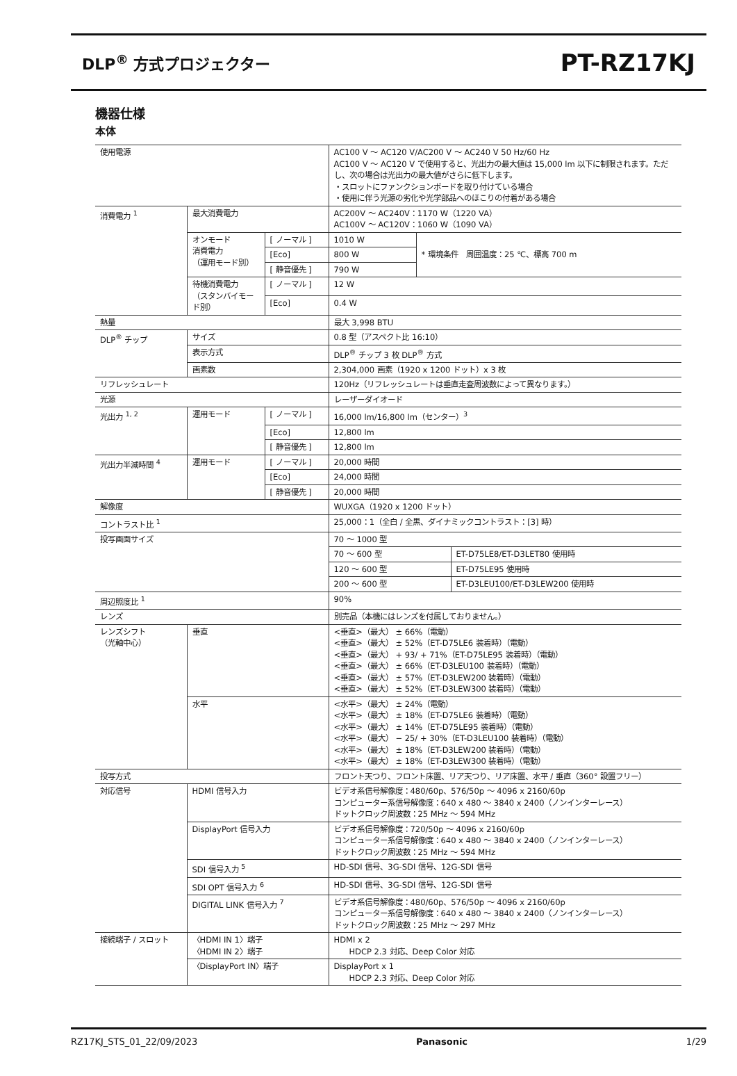DLP<sup>®</sup> 方式プロジェクター PT-RZ17KJ
機器仕様
本体
| 使用電源 | | | AC100 V ～ AC120 V/AC200 V ～ AC240 V 50 Hz/60 Hz AC100 V ～ AC120 V で使用すると、光出力の最大値は 15,000 lm 以下に制限されます。ただし、次の場合は光出力の最大値がさらに低下します。 ・スロットにファンクションボードを取り付けている場合 ・使用に伴う光源の劣化や光学部品へのほこりの付着がある場合 | | |
| 消費電力 <sup>1</sup> | 最大消費電力 | | AC200V ～ AC240V：1170 W（1220 VA） AC100V ～ AC120V：1060 W（1090 VA） | | |
| | オンモード 消費電力 （運用モード別） | [ ノーマル ] | 1010 W | * 環境条件 周囲温度：25 ℃、標高 700 m | |
| | | [Eco] | 800 W | | |
| | | [ 静音優先 ] | 790 W | | |
| | 待機消費電力 （スタンバイモード別） | [ ノーマル ] | 12 W | | |
| | | [Eco] | 0.4 W | | |
| 熱量 | | | 最大 3,998 BTU | | |
| DLP<sup>®</sup> チップ | サイズ | | 0.8 型（アスペクト比 16:10） | | |
| | 表示方式 | | DLP<sup>®</sup> チップ 3 枚 DLP<sup>®</sup> 方式 | | |
| | 画素数 | | 2,304,000 画素（1920 x 1200 ドット）x 3 枚 | | |
| リフレッシュレート | | | 120Hz（リフレッシュレートは垂直走査周波数によって異なります。） | | |
| 光源 | | | レーザーダイオード | | |
| 光出力 <sup>1, 2</sup> | 運用モード | [ ノーマル ] | 16,000 lm/16,800 lm（センター）<sup>3</sup> | | |
| | | [Eco] | 12,800 lm | | |
| | | [ 静音優先 ] | 12,800 lm | | |
| 光出力半減時間 <sup>4</sup> | 運用モード | [ ノーマル ] | 20,000 時間 | | |
| | | [Eco] | 24,000 時間 | | |
| | | [ 静音優先 ] | 20,000 時間 | | |
| 解像度 | | | WUXGA（1920 x 1200 ドット） | | |
| コントラスト比 <sup>1</sup> | | | 25,000：1（全白 / 全黒、ダイナミックコントラスト：[3] 時） | | |
| 投写画面サイズ | | | 70 ～ 1000 型 | | |
| | | | 70 ～ 600 型 | | ET-D75LE8/ET-D3LET80 使用時 |
| | | | 120 ～ 600 型 | | ET-D75LE95 使用時 |
| | | | 200 ～ 600 型 | | ET-D3LEU100/ET-D3LEW200 使用時 |
| 周辺照度比 <sup>1</sup> | | | 90% | | |
| レンズ | | | 別売品（本機にはレンズを付属しておりません。） | | |
| レンズシフト （光軸中心） | 垂直 | | <垂直>（最大） ± 66%（電動） <垂直>（最大） ± 52%（ET-D75LE6 装着時）（電動） <垂直>（最大） + 93/ + 71%（ET-D75LE95 装着時）（電動） <垂直>（最大） ± 66%（ET-D3LEU100 装着時）（電動） <垂直>（最大） ± 57%（ET-D3LEW200 装着時）（電動） <垂直>（最大） ± 52%（ET-D3LEW300 装着時）（電動） | | |
| | 水平 | | <水平>（最大） ± 24%（電動） <水平>（最大） ± 18%（ET-D75LE6 装着時）（電動） <水平>（最大） ± 14%（ET-D75LE95 装着時）（電動） <水平>（最大） − 25/ + 30%（ET-D3LEU100 装着時）（電動） <水平>（最大） ± 18%（ET-D3LEW200 装着時）（電動） <水平>（最大） ± 18%（ET-D3LEW300 装着時）（電動） | | |
| 投写方式 | | | フロント天つり、フロント床置、リア天つり、リア床置、水平 / 垂直（360° 設置フリー） | | |
| 対応信号 | HDMI 信号入力 | | ビデオ系信号解像度：480/60p、576/50p ～ 4096 x 2160/60p コンピューター系信号解像度：640 x 480 ～ 3840 x 2400（ノンインターレース） ドットクロック周波数：25 MHz ～ 594 MHz | | |
| | DisplayPort 信号入力 | | ビデオ系信号解像度：720/50p ～ 4096 x 2160/60p コンピューター系信号解像度：640 x 480 ～ 3840 x 2400（ノンインターレース） ドットクロック周波数：25 MHz ～ 594 MHz | | |
| | SDI 信号入力 <sup>5</sup> | | HD-SDI 信号、3G-SDI 信号、12G-SDI 信号 | | |
| | SDI OPT 信号入力 <sup>6</sup> | | HD-SDI 信号、3G-SDI 信号、12G-SDI 信号 | | |
| | DIGITAL LINK 信号入力 <sup>7</sup> | | ビデオ系信号解像度：480/60p、576/50p ～ 4096 x 2160/60p コンピューター系信号解像度：640 x 480 ～ 3840 x 2400（ノンインターレース） ドットクロック周波数：25 MHz ～ 297 MHz | | |
| 接続端子 / スロット | 〈HDMI IN 1〉端子 〈HDMI IN 2〉端子 | | HDMI x 2 HDCP 2.3 対応、Deep Color 対応 | | |
| | 〈DisplayPort IN〉端子 | | DisplayPort x 1 HDCP 2.3 対応、Deep Color 対応 | | |
RZ17KJ_STS_01_22/09/2023 Panasonic 1/29